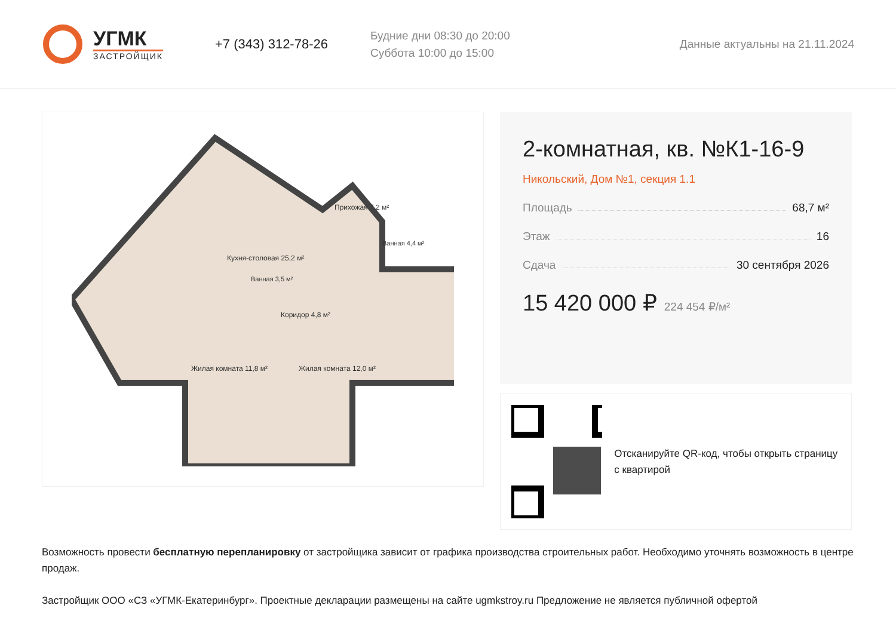УГМК
ЗАСТРОЙЩИК
+7 (343) 312-78-26
Будние дни 08:30 до 20:00
Суббота 10:00 до 15:00
Данные актуальны на 21.11.2024
Кухня-столовая 25,2 м²
Прихожая 7,2 м²
Коридор 4,8 м²
Жилая комната 11,8 м²
Жилая комната 12,0 м²
Ванная 3,5 м²
Ванная 4,4 м²
2-комнатная, кв. №К1-16-9
Никольский, Дом №1, секция 1.1
Площадь 68,7 м²
Этаж 16
Сдача 30 сентября 2026
15 420 000 ₽ 224 454 ₽/м²
Отсканируйте QR-код, чтобы открыть страницу с квартирой
Возможность провести бесплатную перепланировку от застройщика зависит от графика производства строительных работ. Необходимо уточнять возможность в центре продаж.
Застройщик ООО «СЗ «УГМК-Екатеринбург». Проектные декларации размещены на сайте ugmkstroy.ru Предложение не является публичной офертой